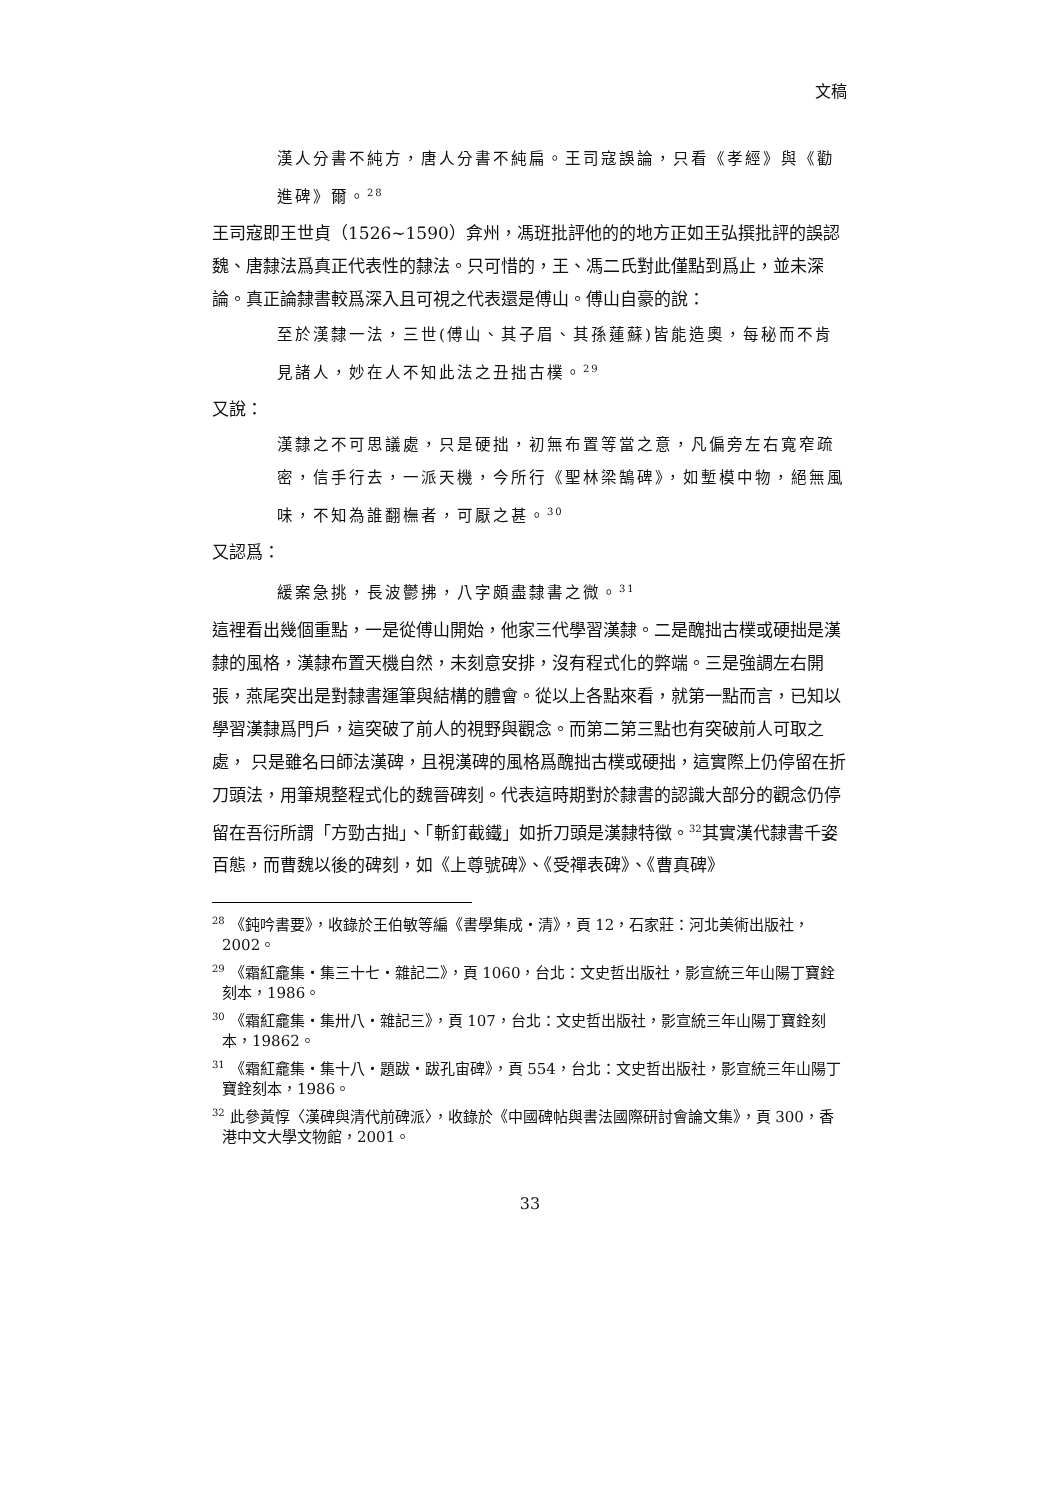文稿
漢人分書不純方，唐人分書不純扁。王司寇誤論，只看《孝經》與《勸進碑》爾。<sup>28</sup>
王司寇即王世貞（1526~1590）弇州，馮班批評他的的地方正如王弘撰批評的誤認魏、唐隸法爲真正代表性的隸法。只可惜的，王、馮二氏對此僅點到爲止，並未深論。真正論隸書較爲深入且可視之代表還是傅山。傅山自豪的說：
至於漢隸一法，三世(傅山、其子眉、其孫蓮蘇)皆能造奧，每秘而不肯見諸人，妙在人不知此法之丑拙古樸。<sup>29</sup>
又說：
漢隸之不可思議處，只是硬拙，初無布置等當之意，凡偏旁左右寬窄疏密，信手行去，一派天機，今所行《聖林梁鵠碑》，如塹模中物，絕無風味，不知為誰翻橅者，可厭之甚。<sup>30</sup>
又認爲：
緩案急挑，長波鬱拂，八字頗盡隸書之微。<sup>31</sup>
這裡看出幾個重點，一是從傅山開始，他家三代學習漢隸。二是醜拙古樸或硬拙是漢隸的風格，漢隸布置天機自然，未刻意安排，沒有程式化的弊端。三是強調左右開張，燕尾突出是對隸書運筆與結構的體會。從以上各點來看，就第一點而言，已知以學習漢隸爲門戶，這突破了前人的視野與觀念。而第二第三點也有突破前人可取之處， 只是雖名曰師法漢碑，且視漢碑的風格爲醜拙古樸或硬拙，這實際上仍停留在折刀頭法，用筆規整程式化的魏晉碑刻。代表這時期對於隸書的認識大部分的觀念仍停留在吾衍所謂「方勁古拙」、「斬釘截鐵」如折刀頭是漢隸特徵。<sup>32</sup>其實漢代隸書千姿百態，而曹魏以後的碑刻，如《上尊號碑》、《受禪表碑》、《曹真碑》
<sup>28</sup> 《鈍吟書要》，收錄於王伯敏等編《書學集成・清》，頁 12，石家莊：河北美術出版社，2002。
<sup>29</sup> 《霜紅龕集・集三十七・雜記二》，頁 1060，台北：文史哲出版社，影宣統三年山陽丁寶銓刻本，1986。
<sup>30</sup> 《霜紅龕集・集卅八・雜記三》，頁 107，台北：文史哲出版社，影宣統三年山陽丁寶銓刻本，19862。
<sup>31</sup> 《霜紅龕集・集十八・題跋・跋孔宙碑》，頁 554，台北：文史哲出版社，影宣統三年山陽丁寶銓刻本，1986。
<sup>32</sup> 此參黃惇〈漢碑與清代前碑派〉，收錄於《中國碑帖與書法國際研討會論文集》，頁 300，香港中文大學文物館，2001。
33